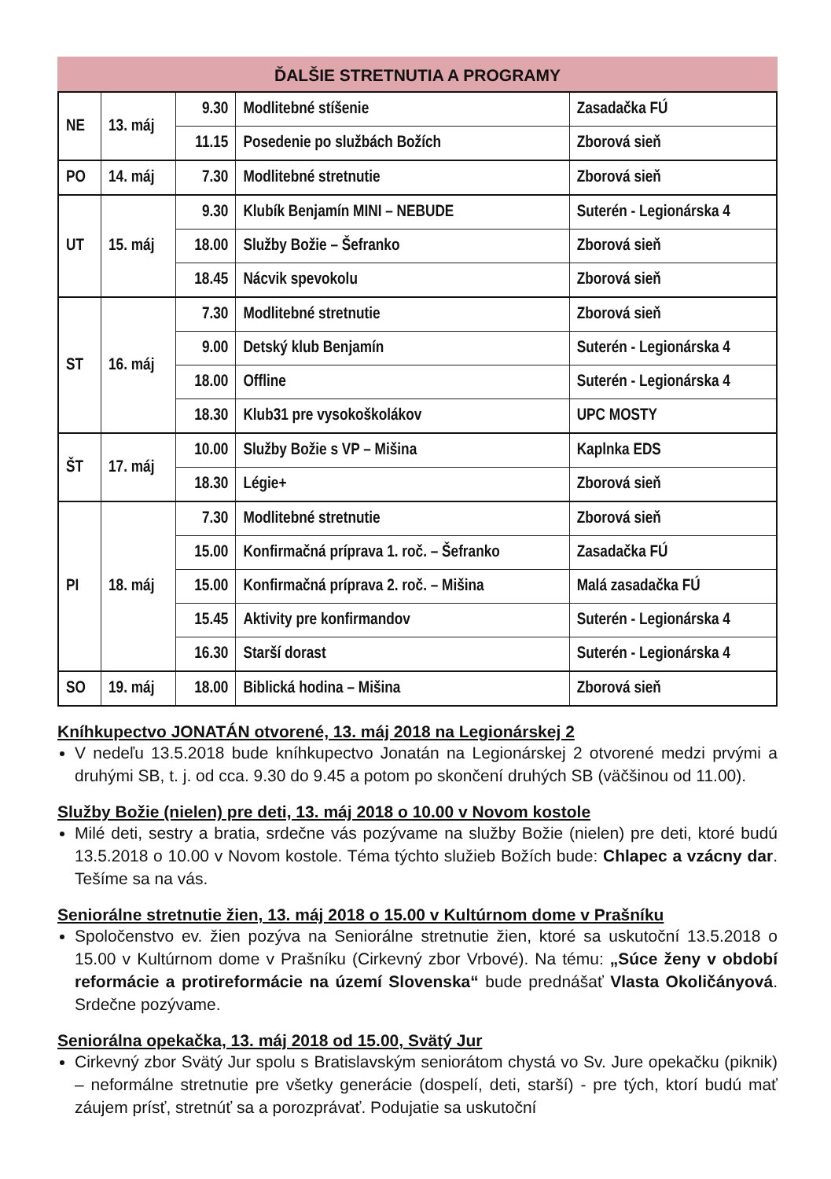ĎALŠIE STRETNUTIA A PROGRAMY
| NE | 13. máj | 9.30 | Modlitebné stíšenie | Zasadačka FÚ |
| | | 11.15 | Posedenie po službách Božích | Zborová sieň |
| PO | 14. máj | 7.30 | Modlitebné stretnutie | Zborová sieň |
| UT | 15. máj | 9.30 | Klubík Benjamín MINI – NEBUDE | Suterén - Legionárska 4 |
| | | 18.00 | Služby Božie – Šefranko | Zborová sieň |
| | | 18.45 | Nácvik spevokolu | Zborová sieň |
| ST | 16. máj | 7.30 | Modlitebné stretnutie | Zborová sieň |
| | | 9.00 | Detský klub Benjamín | Suterén - Legionárska 4 |
| | | 18.00 | Offline | Suterén - Legionárska 4 |
| | | 18.30 | Klub31 pre vysokoškolákov | UPC MOSTY |
| ŠT | 17. máj | 10.00 | Služby Božie s VP – Mišina | Kaplnka EDS |
| | | 18.30 | Légie+ | Zborová sieň |
| PI | 18. máj | 7.30 | Modlitebné stretnutie | Zborová sieň |
| | | 15.00 | Konfirmačná príprava 1. roč. – Šefranko | Zasadačka FÚ |
| | | 15.00 | Konfirmačná príprava 2. roč. – Mišina | Malá zasadačka FÚ |
| | | 15.45 | Aktivity pre konfirmandov | Suterén - Legionárska 4 |
| | | 16.30 | Starší dorast | Suterén - Legionárska 4 |
| SO | 19. máj | 18.00 | Biblická hodina – Mišina | Zborová sieň |
Kníhkupectvo JONATÁN otvorené, 13. máj 2018 na Legionárskej 2
V nedeľu 13.5.2018 bude kníhkupectvo Jonatán na Legionárskej 2 otvorené medzi prvými a druhými SB, t. j. od cca. 9.30 do 9.45 a potom po skončení druhých SB (väčšinou od 11.00).
Služby Božie (nielen) pre deti, 13. máj 2018 o 10.00 v Novom kostole
Milé deti, sestry a bratia, srdečne vás pozývame na služby Božie (nielen) pre deti, ktoré budú 13.5.2018 o 10.00 v Novom kostole. Téma týchto služieb Božích bude: Chlapec a vzácny dar. Tešíme sa na vás.
Seniorálne stretnutie žien, 13. máj 2018 o 15.00 v Kultúrnom dome v Prašníku
Spoločenstvo ev. žien pozýva na Seniorálne stretnutie žien, ktoré sa uskutoční 13.5.2018 o 15.00 v Kultúrnom dome v Prašníku (Cirkevný zbor Vrbové). Na tému: „Súce ženy v období reformácie a protireformácie na území Slovenska“ bude prednášať Vlasta Okoličányová. Srdečne pozývame.
Seniorálna opekačka, 13. máj 2018 od 15.00, Svätý Jur
Cirkevný zbor Svätý Jur spolu s Bratislavským seniorátom chystá vo Sv. Jure opekačku (piknik) – neformálne stretnutie pre všetky generácie (dospelí, deti, starší) - pre tých, ktorí budú mať záujem prísť, stretnúť sa a porozprávať. Podujatie sa uskutoční